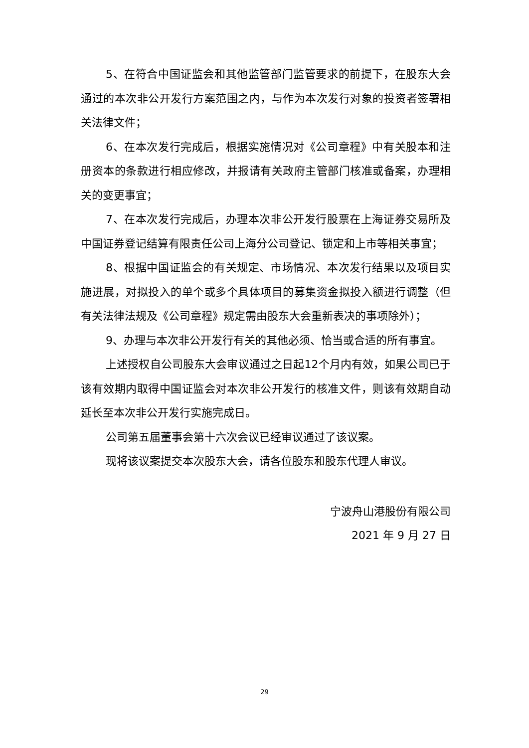5、在符合中国证监会和其他监管部门监管要求的前提下，在股东大会通过的本次非公开发行方案范围之内，与作为本次发行对象的投资者签署相关法律文件；
6、在本次发行完成后，根据实施情况对《公司章程》中有关股本和注册资本的条款进行相应修改，并报请有关政府主管部门核准或备案，办理相关的变更事宜；
7、在本次发行完成后，办理本次非公开发行股票在上海证券交易所及中国证券登记结算有限责任公司上海分公司登记、锁定和上市等相关事宜；
8、根据中国证监会的有关规定、市场情况、本次发行结果以及项目实施进展，对拟投入的单个或多个具体项目的募集资金拟投入额进行调整（但有关法律法规及《公司章程》规定需由股东大会重新表决的事项除外）；
9、办理与本次非公开发行有关的其他必须、恰当或合适的所有事宜。
上述授权自公司股东大会审议通过之日起12个月内有效，如果公司已于该有效期内取得中国证监会对本次非公开发行的核准文件，则该有效期自动延长至本次非公开发行实施完成日。
公司第五届董事会第十六次会议已经审议通过了该议案。
现将该议案提交本次股东大会，请各位股东和股东代理人审议。
宁波舟山港股份有限公司
2021 年 9 月 27 日
29